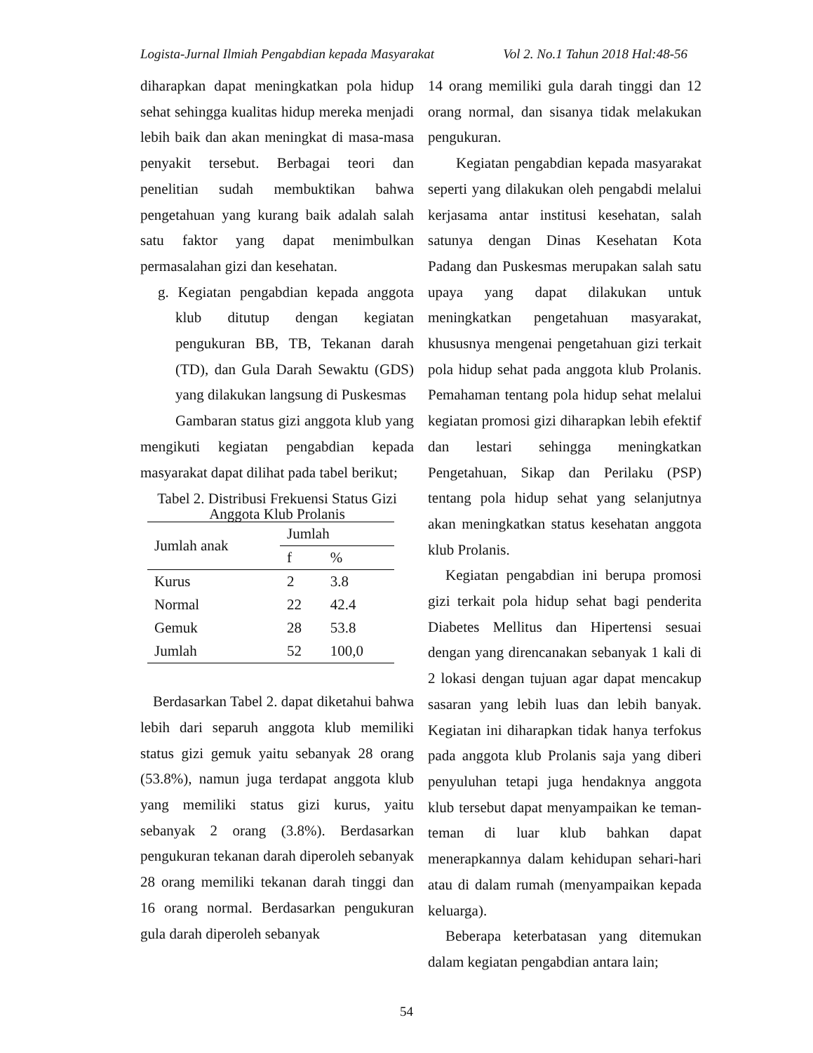Logista-Jurnal Ilmiah Pengabdian kepada Masyarakat Vol 2. No.1 Tahun 2018 Hal:48-56
diharapkan dapat meningkatkan pola hidup sehat sehingga kualitas hidup mereka menjadi lebih baik dan akan meningkat di masa-masa penyakit tersebut. Berbagai teori dan penelitian sudah membuktikan bahwa pengetahuan yang kurang baik adalah salah satu faktor yang dapat menimbulkan permasalahan gizi dan kesehatan.
g. Kegiatan pengabdian kepada anggota klub ditutup dengan kegiatan pengukuran BB, TB, Tekanan darah (TD), dan Gula Darah Sewaktu (GDS) yang dilakukan langsung di Puskesmas
Gambaran status gizi anggota klub yang mengikuti kegiatan pengabdian kepada masyarakat dapat dilihat pada tabel berikut;
Tabel 2. Distribusi Frekuensi Status Gizi Anggota Klub Prolanis
| Jumlah anak | Jumlah | |
| --- | --- | --- |
| | f | % |
| Kurus | 2 | 3.8 |
| Normal | 22 | 42.4 |
| Gemuk | 28 | 53.8 |
| Jumlah | 52 | 100,0 |
Berdasarkan Tabel 2. dapat diketahui bahwa lebih dari separuh anggota klub memiliki status gizi gemuk yaitu sebanyak 28 orang (53.8%), namun juga terdapat anggota klub yang memiliki status gizi kurus, yaitu sebanyak 2 orang (3.8%). Berdasarkan pengukuran tekanan darah diperoleh sebanyak 28 orang memiliki tekanan darah tinggi dan 16 orang normal. Berdasarkan pengukuran gula darah diperoleh sebanyak
14 orang memiliki gula darah tinggi dan 12 orang normal, dan sisanya tidak melakukan pengukuran.
Kegiatan pengabdian kepada masyarakat seperti yang dilakukan oleh pengabdi melalui kerjasama antar institusi kesehatan, salah satunya dengan Dinas Kesehatan Kota Padang dan Puskesmas merupakan salah satu upaya yang dapat dilakukan untuk meningkatkan pengetahuan masyarakat, khususnya mengenai pengetahuan gizi terkait pola hidup sehat pada anggota klub Prolanis. Pemahaman tentang pola hidup sehat melalui kegiatan promosi gizi diharapkan lebih efektif dan lestari sehingga meningkatkan Pengetahuan, Sikap dan Perilaku (PSP) tentang pola hidup sehat yang selanjutnya akan meningkatkan status kesehatan anggota klub Prolanis.
Kegiatan pengabdian ini berupa promosi gizi terkait pola hidup sehat bagi penderita Diabetes Mellitus dan Hipertensi sesuai dengan yang direncanakan sebanyak 1 kali di 2 lokasi dengan tujuan agar dapat mencakup sasaran yang lebih luas dan lebih banyak. Kegiatan ini diharapkan tidak hanya terfokus pada anggota klub Prolanis saja yang diberi penyuluhan tetapi juga hendaknya anggota klub tersebut dapat menyampaikan ke teman-teman di luar klub bahkan dapat menerapkannya dalam kehidupan sehari-hari atau di dalam rumah (menyampaikan kepada keluarga).
Beberapa keterbatasan yang ditemukan dalam kegiatan pengabdian antara lain;
54